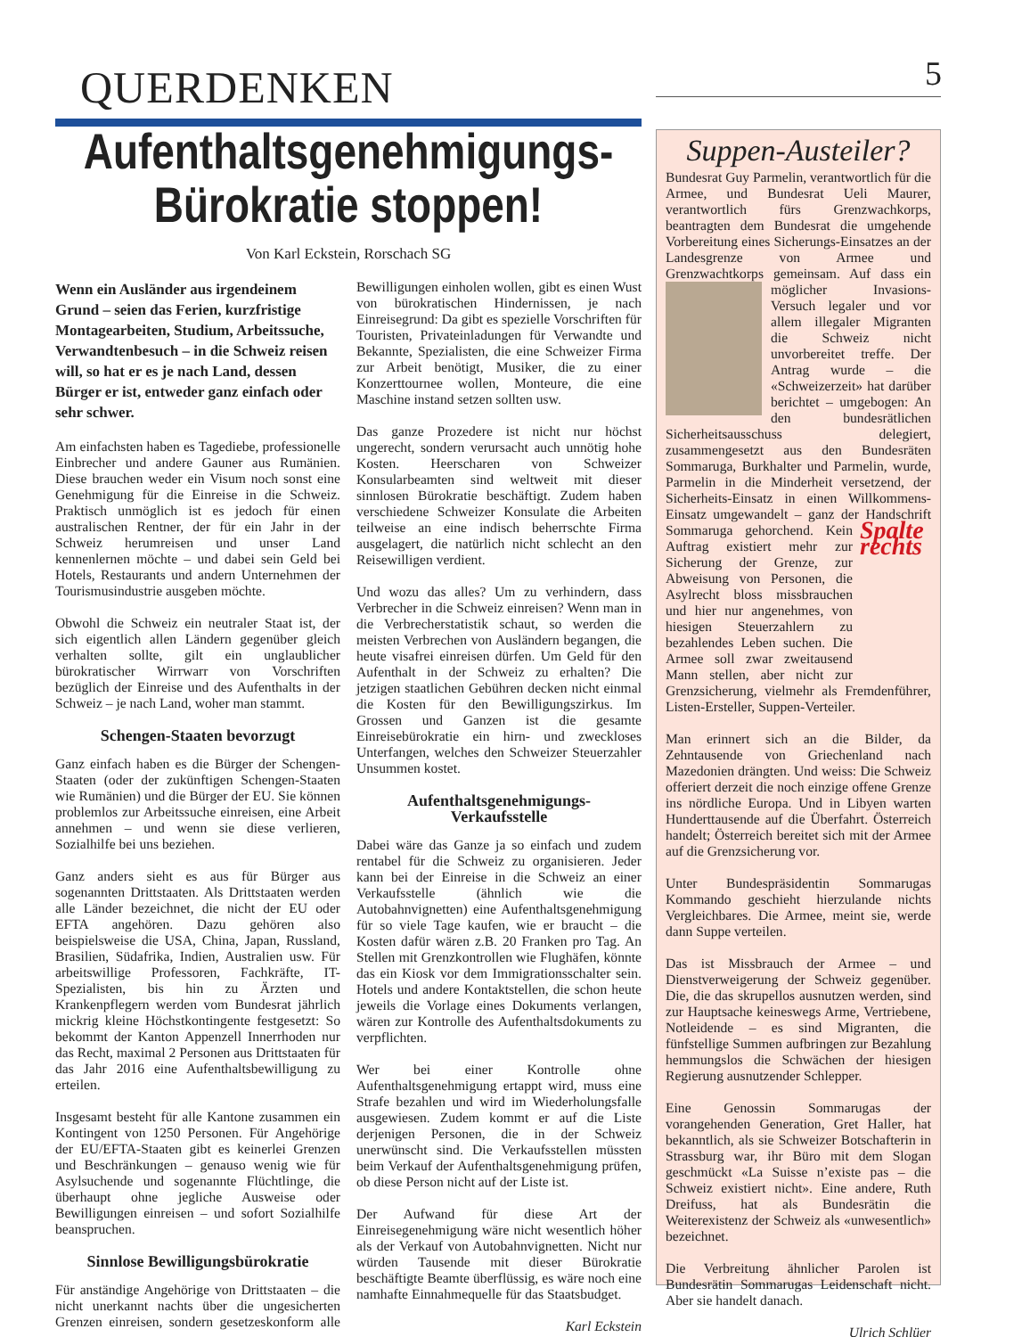QUERDENKEN 5
Aufenthaltsgenehmigungs-
Bürokratie stoppen!
Von Karl Eckstein, Rorschach SG
Wenn ein Ausländer aus irgendeinem Grund – seien das Ferien, kurzfristige Montagearbeiten, Studium, Arbeitssuche, Verwandtenbesuch – in die Schweiz reisen will, so hat er es je nach Land, dessen Bürger er ist, entweder ganz einfach oder sehr schwer.
Am einfachsten haben es Tagediebe, professionelle Einbrecher und andere Gauner aus Rumänien. Diese brauchen weder ein Visum noch sonst eine Genehmigung für die Einreise in die Schweiz. Praktisch unmöglich ist es jedoch für einen australischen Rentner, der für ein Jahr in der Schweiz herumreisen und unser Land kennenlernen möchte – und dabei sein Geld bei Hotels, Restaurants und andern Unternehmen der Tourismusindustrie ausgeben möchte.
Obwohl die Schweiz ein neutraler Staat ist, der sich eigentlich allen Ländern gegenüber gleich verhalten sollte, gilt ein unglaublicher bürokratischer Wirrwarr von Vorschriften bezüglich der Einreise und des Aufenthalts in der Schweiz – je nach Land, woher man stammt.
Schengen-Staaten bevorzugt
Ganz einfach haben es die Bürger der Schengen-Staaten (oder der zukünftigen Schengen-Staaten wie Rumänien) und die Bürger der EU. Sie können problemlos zur Arbeitssuche einreisen, eine Arbeit annehmen – und wenn sie diese verlieren, Sozialhilfe bei uns beziehen.
Ganz anders sieht es aus für Bürger aus sogenannten Drittstaaten. Als Drittstaaten werden alle Länder bezeichnet, die nicht der EU oder EFTA angehören. Dazu gehören also beispielsweise die USA, China, Japan, Russland, Brasilien, Südafrika, Indien, Australien usw. Für arbeitswillige Professoren, Fachkräfte, IT-Spezialisten, bis hin zu Ärzten und Krankenpflegern werden vom Bundesrat jährlich mickrig kleine Höchstkontingente festgesetzt: So bekommt der Kanton Appenzell Innerrhoden nur das Recht, maximal 2 Personen aus Drittstaaten für das Jahr 2016 eine Aufenthaltsbewilligung zu erteilen.
Insgesamt besteht für alle Kantone zusammen ein Kontingent von 1250 Personen. Für Angehörige der EU/EFTA-Staaten gibt es keinerlei Grenzen und Beschränkungen – genauso wenig wie für Asylsuchende und sogenannte Flüchtlinge, die überhaupt ohne jegliche Ausweise oder Bewilligungen einreisen – und sofort Sozialhilfe beanspruchen.
Sinnlose Bewilligungsbürokratie
Für anständige Angehörige von Drittstaaten – die nicht unerkannt nachts über die ungesicherten Grenzen einreisen, sondern gesetzeskonform alle Bewilligungen einholen wollen, gibt es einen Wust von bürokratischen Hindernissen, je nach Einreisegrund: Da gibt es spezielle Vorschriften für Touristen, Privateinladungen für Verwandte und Bekannte, Spezialisten, die eine Schweizer Firma zur Arbeit benötigt, Musiker, die zu einer Konzerttournee wollen, Monteure, die eine Maschine instand setzen sollten usw.
Das ganze Prozedere ist nicht nur höchst ungerecht, sondern verursacht auch unnötig hohe Kosten. Heerscharen von Schweizer Konsularbeamten sind weltweit mit dieser sinnlosen Bürokratie beschäftigt. Zudem haben verschiedene Schweizer Konsulate die Arbeiten teilweise an eine indisch beherrschte Firma ausgelagert, die natürlich nicht schlecht an den Reisewilligen verdient.
Und wozu das alles? Um zu verhindern, dass Verbrecher in die Schweiz einreisen? Wenn man in die Verbrecherstatistik schaut, so werden die meisten Verbrechen von Ausländern begangen, die heute visafrei einreisen dürfen. Um Geld für den Aufenthalt in der Schweiz zu erhalten? Die jetzigen staatlichen Gebühren decken nicht einmal die Kosten für den Bewilligungszirkus. Im Grossen und Ganzen ist die gesamte Einreisebürokratie ein hirn- und zweckloses Unterfangen, welches den Schweizer Steuerzahler Unsummen kostet.
Aufenthaltsgenehmigungs-
Verkaufsstelle
Dabei wäre das Ganze ja so einfach und zudem rentabel für die Schweiz zu organisieren. Jeder kann bei der Einreise in die Schweiz an einer Verkaufsstelle (ähnlich wie die Autobahnvignetten) eine Aufenthaltsgenehmigung für so viele Tage kaufen, wie er braucht – die Kosten dafür wären z.B. 20 Franken pro Tag. An Stellen mit Grenzkontrollen wie Flughäfen, könnte das ein Kiosk vor dem Immigrationsschalter sein. Hotels und andere Kontaktstellen, die schon heute jeweils die Vorlage eines Dokuments verlangen, wären zur Kontrolle des Aufenthaltsdokuments zu verpflichten.
Wer bei einer Kontrolle ohne Aufenthaltsgenehmigung ertappt wird, muss eine Strafe bezahlen und wird im Wiederholungsfalle ausgewiesen. Zudem kommt er auf die Liste derjenigen Personen, die in der Schweiz unerwünscht sind. Die Verkaufsstellen müssten beim Verkauf der Aufenthaltsgenehmigung prüfen, ob diese Person nicht auf der Liste ist.
Der Aufwand für diese Art der Einreisegenehmigung wäre nicht wesentlich höher als der Verkauf von Autobahnvignetten. Nicht nur würden Tausende mit dieser Bürokratie beschäftigte Beamte überflüssig, es wäre noch eine namhafte Einnahmequelle für das Staatsbudget.
Karl Eckstein
Suppen-Austeiler?
Bundesrat Guy Parmelin, verantwortlich für die Armee, und Bundesrat Ueli Maurer, verantwortlich fürs Grenzwachkorps, beantragten dem Bundesrat die umgehende Vorbereitung eines Sicherungs-Einsatzes an der Landesgrenze von Armee und Grenzwachtkorps gemeinsam. Auf dass ein möglicher Invasions-Versuch legaler und vor allem illegaler Migranten die Schweiz nicht unvorbereitet treffe. Der Antrag wurde – die «Schweizerzeit» hat darüber berichtet – umgebogen: An den bundesrätlichen Sicherheitsausschuss delegiert, zusammengesetzt aus den Bundesräten Sommaruga, Burkhalter und Parmelin, wurde, Parmelin in die Minderheit versetzend, der Sicherheits-Einsatz in einen Willkommens-Einsatz umgewandelt – ganz der Handschrift Sommaruga gehorchend. Spalte rechts Kein Auftrag existiert mehr zur Sicherung der Grenze, zur Abweisung von Personen, die Asylrecht bloss missbrauchen und hier nur angenehmes, von hiesigen Steuerzahlern zu bezahlendes Leben suchen. Die Armee soll zwar zweitausend Mann stellen, aber nicht zur Grenzsicherung, vielmehr als Fremdenführer, Listen-Ersteller, Suppen-Verteiler.
Man erinnert sich an die Bilder, da Zehntausende von Griechenland nach Mazedonien drängten. Und weiss: Die Schweiz offeriert derzeit die noch einzige offene Grenze ins nördliche Europa. Und in Libyen warten Hunderttausende auf die Überfahrt. Österreich handelt; Österreich bereitet sich mit der Armee auf die Grenzsicherung vor.
Unter Bundespräsidentin Sommarugas Kommando geschieht hierzulande nichts Vergleichbares. Die Armee, meint sie, werde dann Suppe verteilen.
Das ist Missbrauch der Armee – und Dienstverweigerung der Schweiz gegenüber. Die, die das skrupellos ausnutzen werden, sind zur Hauptsache keineswegs Arme, Vertriebene, Notleidende – es sind Migranten, die fünfstellige Summen aufbringen zur Bezahlung hemmungslos die Schwächen der hiesigen Regierung ausnutzender Schlepper.
Eine Genossin Sommarugas der vorangehenden Generation, Gret Haller, hat bekanntlich, als sie Schweizer Botschafterin in Strassburg war, ihr Büro mit dem Slogan geschmückt «La Suisse n’existe pas – die Schweiz existiert nicht». Eine andere, Ruth Dreifuss, hat als Bundesrätin die Weiterexistenz der Schweiz als «unwesentlich» bezeichnet.
Die Verbreitung ähnlicher Parolen ist Bundesrätin Sommarugas Leidenschaft nicht. Aber sie handelt danach.
Ulrich Schlüer